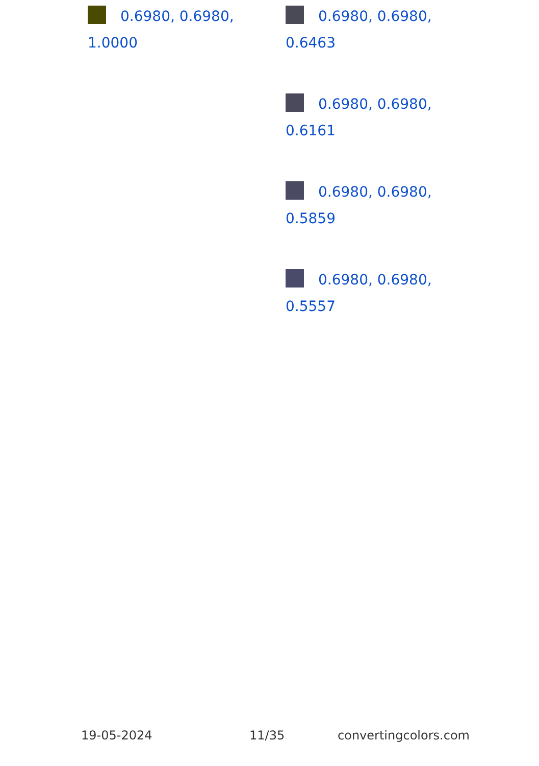0.6980, 0.6980, 1.0000 0.6980, 0.6980, 0.6463
0.6980, 0.6980, 0.6161
0.6980, 0.6980, 0.5859
0.6980, 0.6980, 0.5557
19-05-2024 11/35 convertingcolors.com